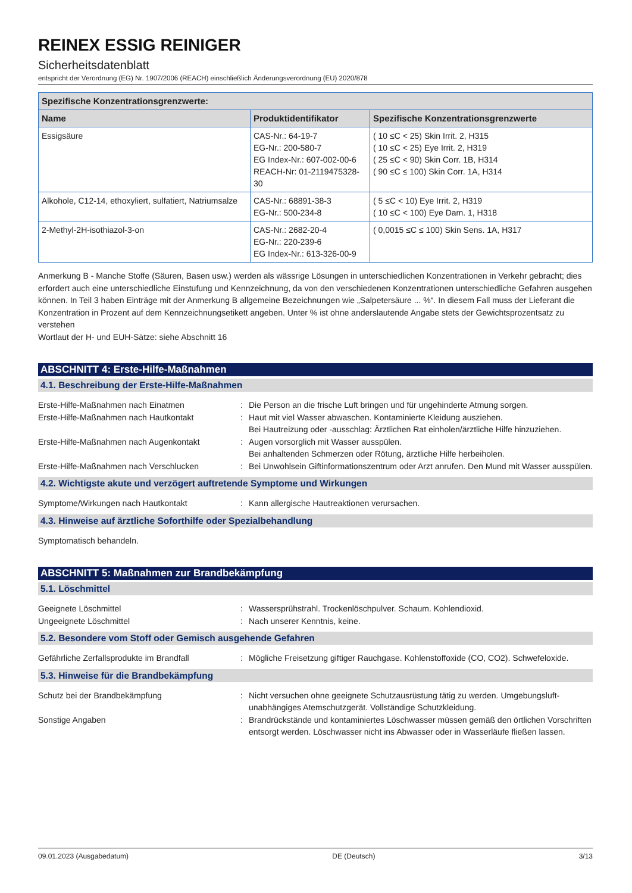REINEX ESSIG REINIGER
Sicherheitsdatenblatt
entspricht der Verordnung (EG) Nr. 1907/2006 (REACH) einschließlich Änderungsverordnung (EU) 2020/878
| Spezifische Konzentrationsgrenzwerte: | | |
| --- | --- | --- |
| Name | Produktidentifikator | Spezifische Konzentrationsgrenzwerte |
| Essigsäure | CAS-Nr.: 64-19-7 EG-Nr.: 200-580-7 EG Index-Nr.: 607-002-00-6 REACH-Nr: 01-2119475328-30 | ( 10 ≤C < 25) Skin Irrit. 2, H315 ( 10 ≤C < 25) Eye Irrit. 2, H319 ( 25 ≤C < 90) Skin Corr. 1B, H314 ( 90 ≤C ≤ 100) Skin Corr. 1A, H314 |
| Alkohole, C12-14, ethoxyliert, sulfatiert, Natriumsalze | CAS-Nr.: 68891-38-3 EG-Nr.: 500-234-8 | ( 5 ≤C < 10) Eye Irrit. 2, H319 ( 10 ≤C < 100) Eye Dam. 1, H318 |
| 2-Methyl-2H-isothiazol-3-on | CAS-Nr.: 2682-20-4 EG-Nr.: 220-239-6 EG Index-Nr.: 613-326-00-9 | ( 0,0015 ≤C ≤ 100) Skin Sens. 1A, H317 |
Anmerkung B - Manche Stoffe (Säuren, Basen usw.) werden als wässrige Lösungen in unterschiedlichen Konzentrationen in Verkehr gebracht; dies erfordert auch eine unterschiedliche Einstufung und Kennzeichnung, da von den verschiedenen Konzentrationen unterschiedliche Gefahren ausgehen können. In Teil 3 haben Einträge mit der Anmerkung B allgemeine Bezeichnungen wie „Salpetersäure ... %“. In diesem Fall muss der Lieferant die Konzentration in Prozent auf dem Kennzeichnungsetikett angeben. Unter % ist ohne anderslautende Angabe stets der Gewichtsprozentsatz zu verstehen
Wortlaut der H- und EUH-Sätze: siehe Abschnitt 16
ABSCHNITT 4: Erste-Hilfe-Maßnahmen
4.1. Beschreibung der Erste-Hilfe-Maßnahmen
Erste-Hilfe-Maßnahmen nach Einatmen
:
Die Person an die frische Luft bringen und für ungehinderte Atmung sorgen.
Erste-Hilfe-Maßnahmen nach Hautkontakt
:
Haut mit viel Wasser abwaschen. Kontaminierte Kleidung ausziehen.
Bei Hautreizung oder -ausschlag: Ärztlichen Rat einholen/ärztliche Hilfe hinzuziehen.
Erste-Hilfe-Maßnahmen nach Augenkontakt
:
Augen vorsorglich mit Wasser ausspülen.
Bei anhaltenden Schmerzen oder Rötung, ärztliche Hilfe herbeiholen.
Erste-Hilfe-Maßnahmen nach Verschlucken
:
Bei Unwohlsein Giftinformationszentrum oder Arzt anrufen. Den Mund mit Wasser ausspülen.
4.2. Wichtigste akute und verzögert auftretende Symptome und Wirkungen
Symptome/Wirkungen nach Hautkontakt
:
Kann allergische Hautreaktionen verursachen.
4.3. Hinweise auf ärztliche Soforthilfe oder Spezialbehandlung
Symptomatisch behandeln.
ABSCHNITT 5: Maßnahmen zur Brandbekämpfung
5.1. Löschmittel
Geeignete Löschmittel
:
Wassersprühstrahl. Trockenlöschpulver. Schaum. Kohlendioxid.
Ungeeignete Löschmittel
:
Nach unserer Kenntnis, keine.
5.2. Besondere vom Stoff oder Gemisch ausgehende Gefahren
Gefährliche Zerfallsprodukte im Brandfall
:
Mögliche Freisetzung giftiger Rauchgase. Kohlenstoffoxide (CO, CO2). Schwefeloxide.
5.3. Hinweise für die Brandbekämpfung
Schutz bei der Brandbekämpfung
:
Nicht versuchen ohne geeignete Schutzausrüstung tätig zu werden. Umgebungsluft-unabhängiges Atemschutzgerät. Vollständige Schutzkleidung.
Sonstige Angaben
:
Brandrückstände und kontaminiertes Löschwasser müssen gemäß den örtlichen Vorschriften entsorgt werden. Löschwasser nicht ins Abwasser oder in Wasserläufe fließen lassen.
09.01.2023 (Ausgabedatum) DE (Deutsch) 3/13